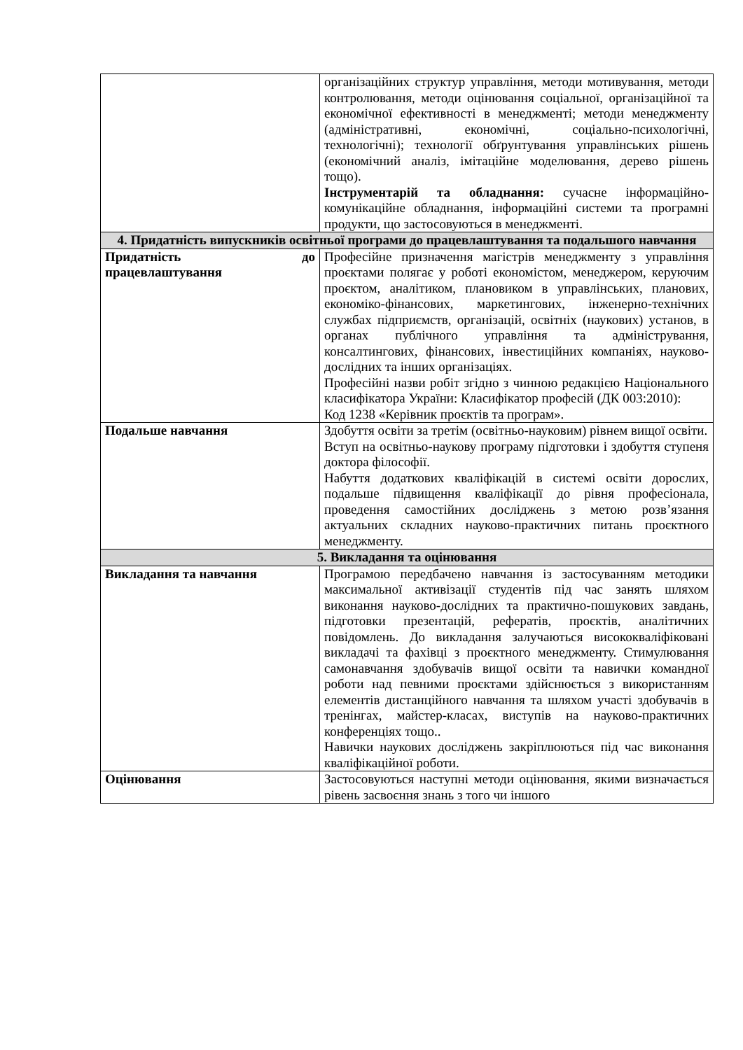| | організаційних структур управління, методи мотивування, методи контролювання, методи оцінювання соціальної, організаційної та економічної ефективності в менеджменті; методи менеджменту (адміністративні, економічні, соціально-психологічні, технологічні); технології обґрунтування управлінських рішень (економічний аналіз, імітаційне моделювання, дерево рішень тощо). Інструментарій та обладнання: сучасне інформаційно-комунікаційне обладнання, інформаційні системи та програмні продукти, що застосовуються в менеджменті. |
| 4. Придатність випускників освітньої програми до працевлаштування та подальшого навчання | |
| Придатність до працевлаштування | Професійне призначення магістрів менеджменту з управління проєктами полягає у роботі економістом, менеджером, керуючим проєктом, аналітиком, плановиком в управлінських, планових, економіко-фінансових, маркетингових, інженерно-технічних службах підприємств, організацій, освітніх (наукових) установ, в органах публічного управління та адміністрування, консалтингових, фінансових, інвестиційних компаніях, науково-дослідних та інших організаціях. Професійні назви робіт згідно з чинною редакцією Національного класифікатора України: Класифікатор професій (ДК 003:2010): Код 1238 «Керівник проєктів та програм». |
| Подальше навчання | Здобуття освіти за третім (освітньо-науковим) рівнем вищої освіти. Вступ на освітньо-наукову програму підготовки і здобуття ступеня доктора філософії. Набуття додаткових кваліфікацій в системі освіти дорослих, подальше підвищення кваліфікації до рівня професіонала, проведення самостійних досліджень з метою розв’язання актуальних складних науково-практичних питань проєктного менеджменту. |
| 5. Викладання та оцінювання | |
| Викладання та навчання | Програмою передбачено навчання із застосуванням методики максимальної активізації студентів під час занять шляхом виконання науково-дослідних та практично-пошукових завдань, підготовки презентацій, рефератів, проєктів, аналітичних повідомлень. До викладання залучаються висококваліфіковані викладачі та фахівці з проєктного менеджменту. Стимулювання самонавчання здобувачів вищої освіти та навички командної роботи над певними проєктами здійснюється з використанням елементів дистанційного навчання та шляхом участі здобувачів в тренінгах, майстер-класах, виступів на науково-практичних конференціях тощо.. Навички наукових досліджень закріплюються під час виконання кваліфікаційної роботи. |
| Оцінювання | Застосовуються наступні методи оцінювання, якими визначається рівень засвоєння знань з того чи іншого |